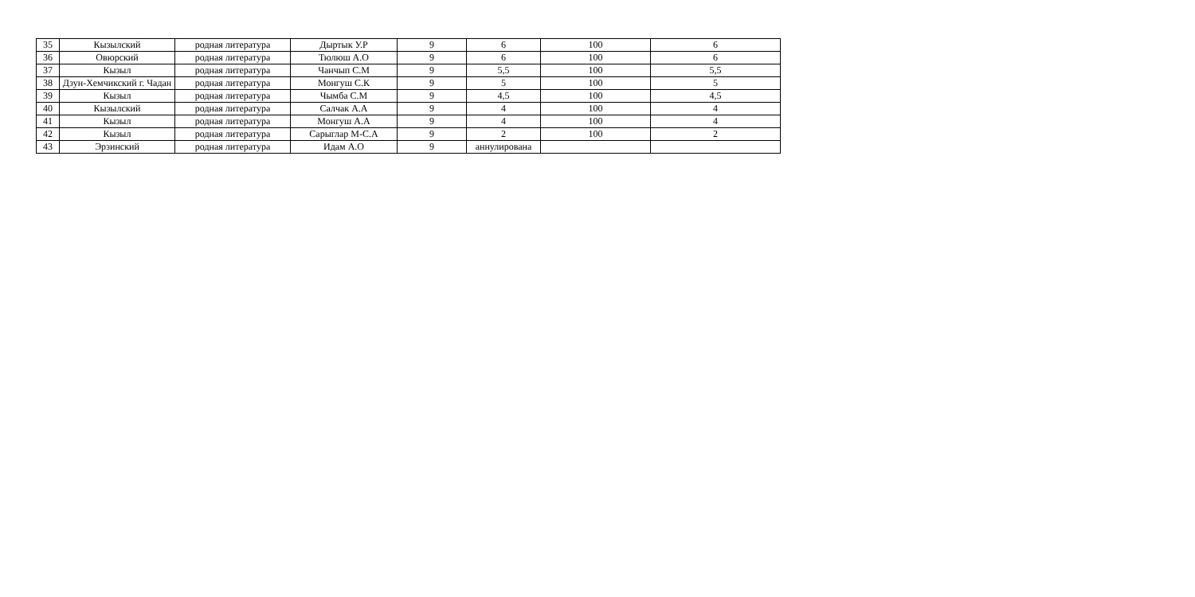| 35 | Кызылский | родная литература | Дыртык У.Р | 9 | 6 | 100 | 6 |
| 36 | Овюрский | родная литература | Тюлюш А.О | 9 | 6 | 100 | 6 |
| 37 | Кызыл | родная литература | Чанчып С.М | 9 | 5,5 | 100 | 5,5 |
| 38 | Дзун-Хемчикский г. Чадан | родная литература | Монгуш С.К | 9 | 5 | 100 | 5 |
| 39 | Кызыл | родная литература | Чымба С.М | 9 | 4,5 | 100 | 4,5 |
| 40 | Кызылский | родная литература | Салчак А.А | 9 | 4 | 100 | 4 |
| 41 | Кызыл | родная литература | Монгуш А.А | 9 | 4 | 100 | 4 |
| 42 | Кызыл | родная литература | Сарыглар М-С.А | 9 | 2 | 100 | 2 |
| 43 | Эрзинский | родная литература | Идам А.О | 9 | аннулирована | | |